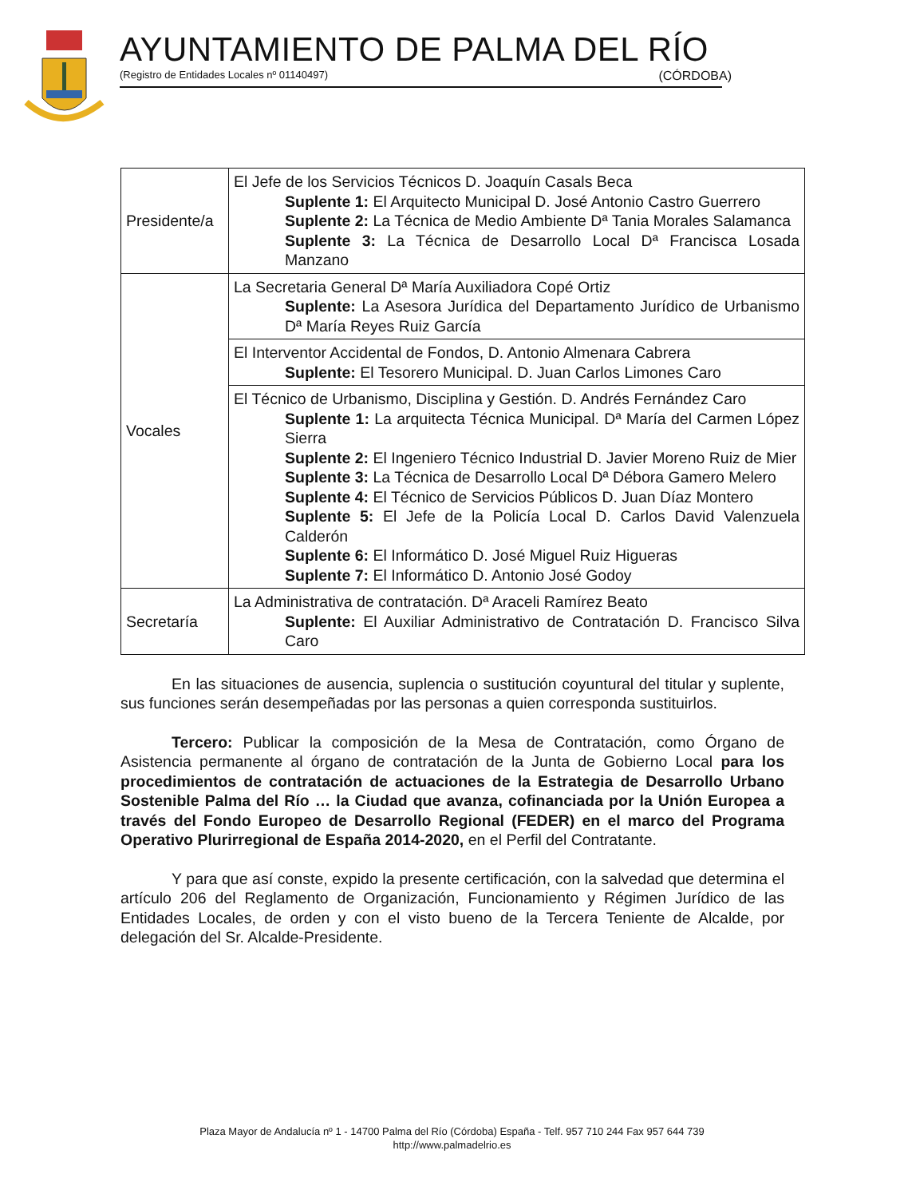AYUNTAMIENTO DE PALMA DEL RÍO
(Registro de Entidades Locales nº 01140497) (CÓRDOBA)
| Presidente/a | El Jefe de los Servicios Técnicos D. Joaquín Casals Beca Suplente 1: El Arquitecto Municipal D. José Antonio Castro Guerrero Suplente 2: La Técnica de Medio Ambiente Dª Tania Morales Salamanca Suplente 3: La Técnica de Desarrollo Local Dª Francisca Losada Manzano |
| Vocales | La Secretaria General Dª María Auxiliadora Copé Ortiz Suplente: La Asesora Jurídica del Departamento Jurídico de Urbanismo Dª María Reyes Ruiz García |
| | El Interventor Accidental de Fondos, D. Antonio Almenara Cabrera Suplente: El Tesorero Municipal. D. Juan Carlos Limones Caro |
| | El Técnico de Urbanismo, Disciplina y Gestión. D. Andrés Fernández Caro Suplente 1: La arquitecta Técnica Municipal. Dª María del Carmen López Sierra Suplente 2: El Ingeniero Técnico Industrial D. Javier Moreno Ruiz de Mier Suplente 3: La Técnica de Desarrollo Local Dª Débora Gamero Melero Suplente 4: El Técnico de Servicios Públicos D. Juan Díaz Montero Suplente 5: El Jefe de la Policía Local D. Carlos David Valenzuela Calderón Suplente 6: El Informático D. José Miguel Ruiz Higueras Suplente 7: El Informático D. Antonio José Godoy |
| Secretaría | La Administrativa de contratación. Dª Araceli Ramírez Beato Suplente: El Auxiliar Administrativo de Contratación D. Francisco Silva Caro |
En las situaciones de ausencia, suplencia o sustitución coyuntural del titular y suplente, sus funciones serán desempeñadas por las personas a quien corresponda sustituirlos.
Tercero: Publicar la composición de la Mesa de Contratación, como Órgano de Asistencia permanente al órgano de contratación de la Junta de Gobierno Local para los procedimientos de contratación de actuaciones de la Estrategia de Desarrollo Urbano Sostenible Palma del Río … la Ciudad que avanza, cofinanciada por la Unión Europea a través del Fondo Europeo de Desarrollo Regional (FEDER) en el marco del Programa Operativo Plurirregional de España 2014-2020, en el Perfil del Contratante.
Y para que así conste, expido la presente certificación, con la salvedad que determina el artículo 206 del Reglamento de Organización, Funcionamiento y Régimen Jurídico de las Entidades Locales, de orden y con el visto bueno de la Tercera Teniente de Alcalde, por delegación del Sr. Alcalde-Presidente.
Plaza Mayor de Andalucía nº 1 - 14700 Palma del Río (Córdoba) España - Telf. 957 710 244 Fax 957 644 739
http://www.palmadelrio.es